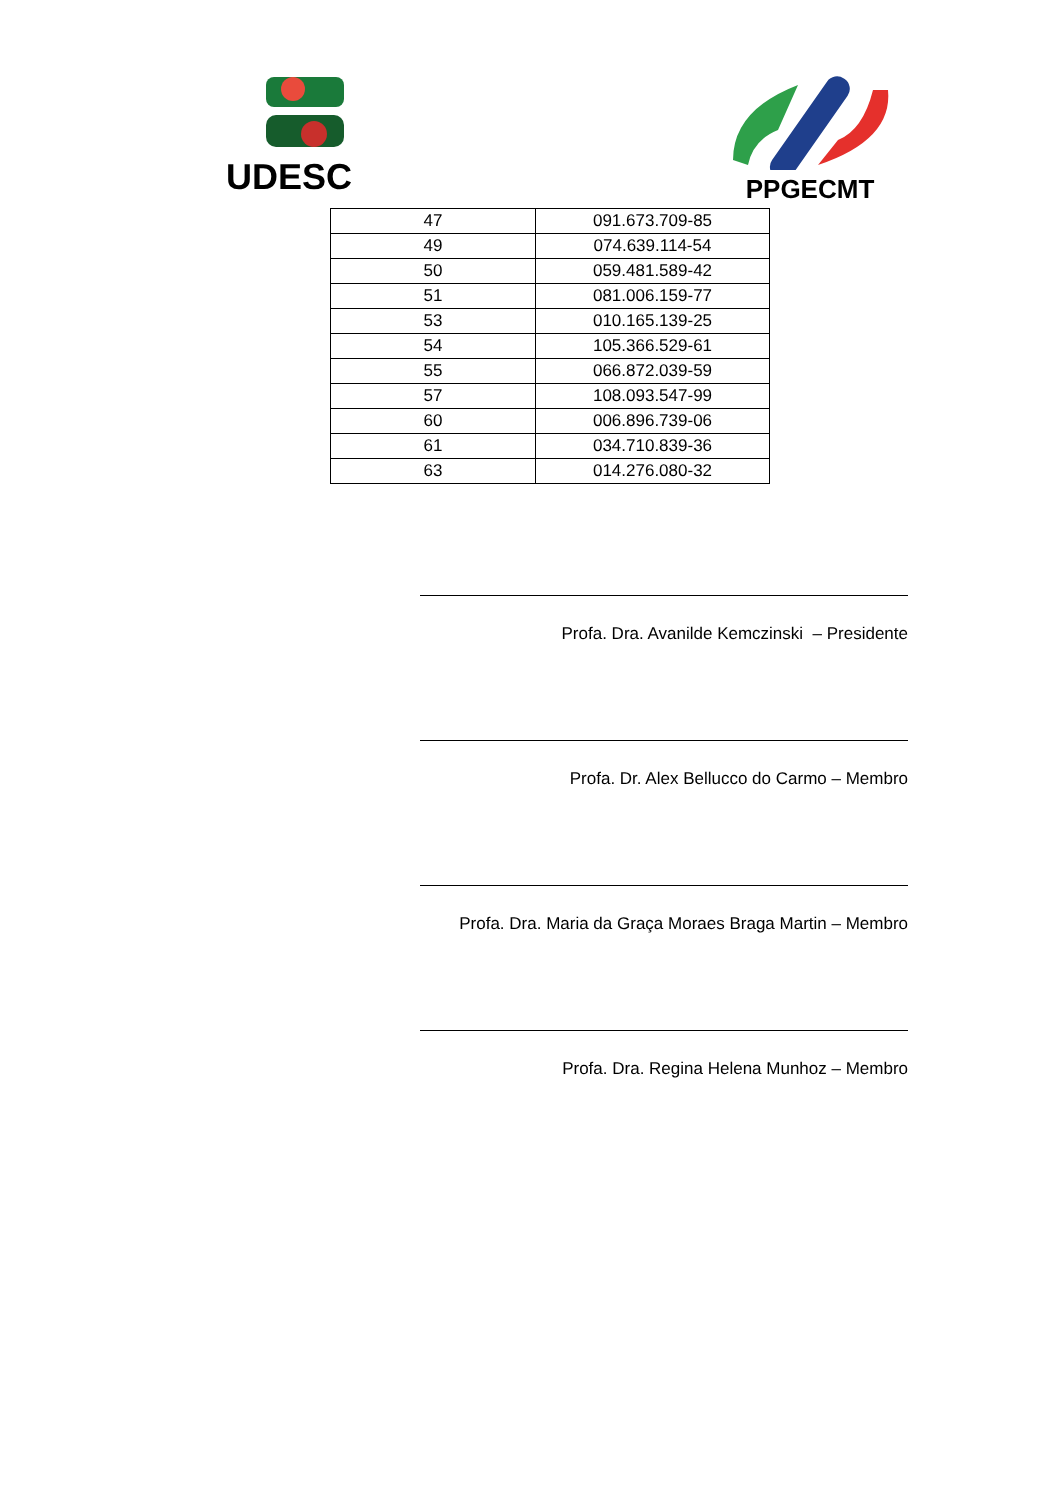UDESC PPGECMT
| 47 | 091.673.709-85 |
| 49 | 074.639.114-54 |
| 50 | 059.481.589-42 |
| 51 | 081.006.159-77 |
| 53 | 010.165.139-25 |
| 54 | 105.366.529-61 |
| 55 | 066.872.039-59 |
| 57 | 108.093.547-99 |
| 60 | 006.896.739-06 |
| 61 | 034.710.839-36 |
| 63 | 014.276.080-32 |
Profa. Dra. Avanilde Kemczinski – Presidente
Profa. Dr. Alex Bellucco do Carmo – Membro
Profa. Dra. Maria da Graça Moraes Braga Martin – Membro
Profa. Dra. Regina Helena Munhoz – Membro